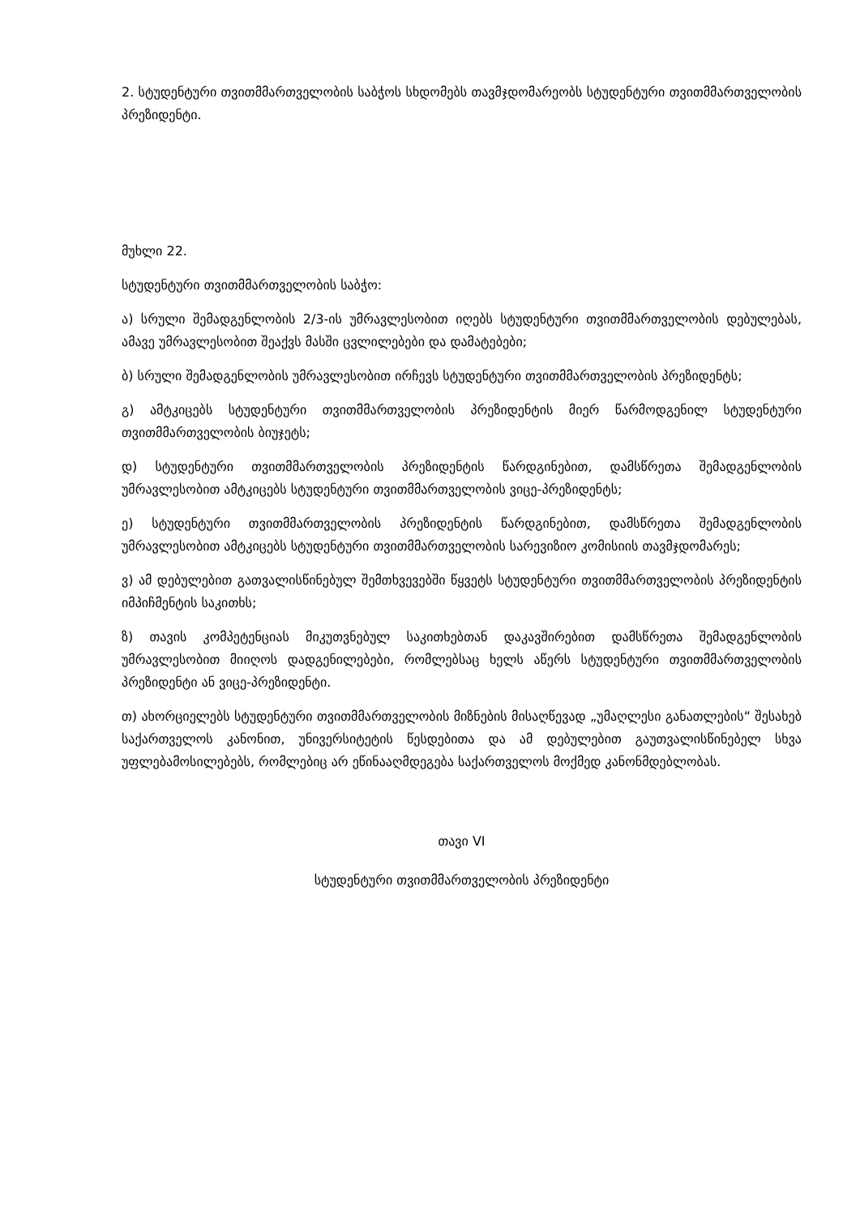2. სტუდენტური თვითმმართველობის საბჭოს სხდომებს თავმჯდომარეობს სტუდენტური თვითმმართველობის პრეზიდენტი.
მუხლი 22.
სტუდენტური თვითმმართველობის საბჭო:
ა) სრული შემადგენლობის 2/3-ის უმრავლესობით იღებს სტუდენტური თვითმმართველობის დებულებას, ამავე უმრავლესობით შეაქვს მასში ცვლილებები და დამატებები;
ბ) სრული შემადგენლობის უმრავლესობით ირჩევს სტუდენტური თვითმმართველობის პრეზიდენტს;
გ) ამტკიცებს სტუდენტური თვითმმართველობის პრეზიდენტის მიერ წარმოდგენილ სტუდენტური თვითმმართველობის ბიუჯეტს;
დ) სტუდენტური თვითმმართველობის პრეზიდენტის წარდგინებით, დამსწრეთა შემადგენლობის უმრავლესობით ამტკიცებს სტუდენტური თვითმმართველობის ვიცე-პრეზიდენტს;
ე) სტუდენტური თვითმმართველობის პრეზიდენტის წარდგინებით, დამსწრეთა შემადგენლობის უმრავლესობით ამტკიცებს სტუდენტური თვითმმართველობის სარევიზიო კომისიის თავმჯდომარეს;
ვ) ამ დებულებით გათვალისწინებულ შემთხვევებში წყვეტს სტუდენტური თვითმმართველობის პრეზიდენტის იმპიჩმენტის საკითხს;
ზ) თავის კომპეტენციას მიკუთვნებულ საკითხებთან დაკავშირებით დამსწრეთა შემადგენლობის უმრავლესობით მიიღოს დადგენილებები, რომლებსაც ხელს აწერს სტუდენტური თვითმმართველობის პრეზიდენტი ან ვიცე-პრეზიდენტი.
თ) ახორციელებს სტუდენტური თვითმმართველობის მიზნების მისაღწევად „უმაღლესი განათლების“ შესახებ საქართველოს კანონით, უნივერსიტეტის წესდებითა და ამ დებულებით გაუთვალისწინებელ სხვა უფლებამოსილებებს, რომლებიც არ ეწინააღმდეგება საქართველოს მოქმედ კანონმდებლობას.
თავი VI
სტუდენტური თვითმმართველობის პრეზიდენტი